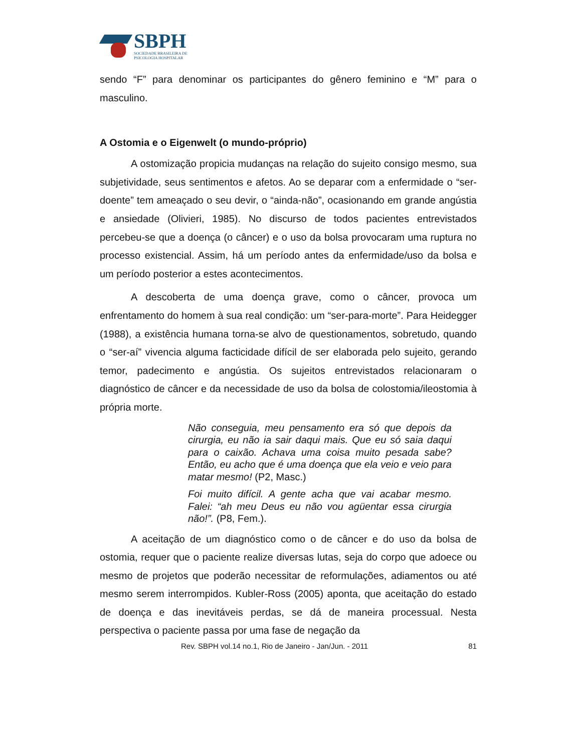SBPH
SOCIEDADE BRASILEIRA DE
PSICOLOGIA HOSPITALAR
sendo “F” para denominar os participantes do gênero feminino e “M” para o masculino.
A Ostomia e o Eigenwelt (o mundo-próprio)
A ostomização propicia mudanças na relação do sujeito consigo mesmo, sua subjetividade, seus sentimentos e afetos. Ao se deparar com a enfermidade o “ser-doente” tem ameaçado o seu devir, o “ainda-não”, ocasionando em grande angústia e ansiedade (Olivieri, 1985). No discurso de todos pacientes entrevistados percebeu-se que a doença (o câncer) e o uso da bolsa provocaram uma ruptura no processo existencial. Assim, há um período antes da enfermidade/uso da bolsa e um período posterior a estes acontecimentos.
A descoberta de uma doença grave, como o câncer, provoca um enfrentamento do homem à sua real condição: um “ser-para-morte”. Para Heidegger (1988), a existência humana torna-se alvo de questionamentos, sobretudo, quando o “ser-aí” vivencia alguma facticidade difícil de ser elaborada pelo sujeito, gerando temor, padecimento e angústia. Os sujeitos entrevistados relacionaram o diagnóstico de câncer e da necessidade de uso da bolsa de colostomia/ileostomia à própria morte.
Não conseguia, meu pensamento era só que depois da cirurgia, eu não ia sair daqui mais. Que eu só saia daqui para o caixão. Achava uma coisa muito pesada sabe? Então, eu acho que é uma doença que ela veio e veio para matar mesmo! (P2, Masc.)
Foi muito difícil. A gente acha que vai acabar mesmo. Falei: “ah meu Deus eu não vou agüentar essa cirurgia não!”. (P8, Fem.).
A aceitação de um diagnóstico como o de câncer e do uso da bolsa de ostomia, requer que o paciente realize diversas lutas, seja do corpo que adoece ou mesmo de projetos que poderão necessitar de reformulações, adiamentos ou até mesmo serem interrompidos. Kubler-Ross (2005) aponta, que aceitação do estado de doença e das inevitáveis perdas, se dá de maneira processual. Nesta perspectiva o paciente passa por uma fase de negação da
Rev. SBPH vol.14 no.1, Rio de Janeiro - Jan/Jun. - 2011 81